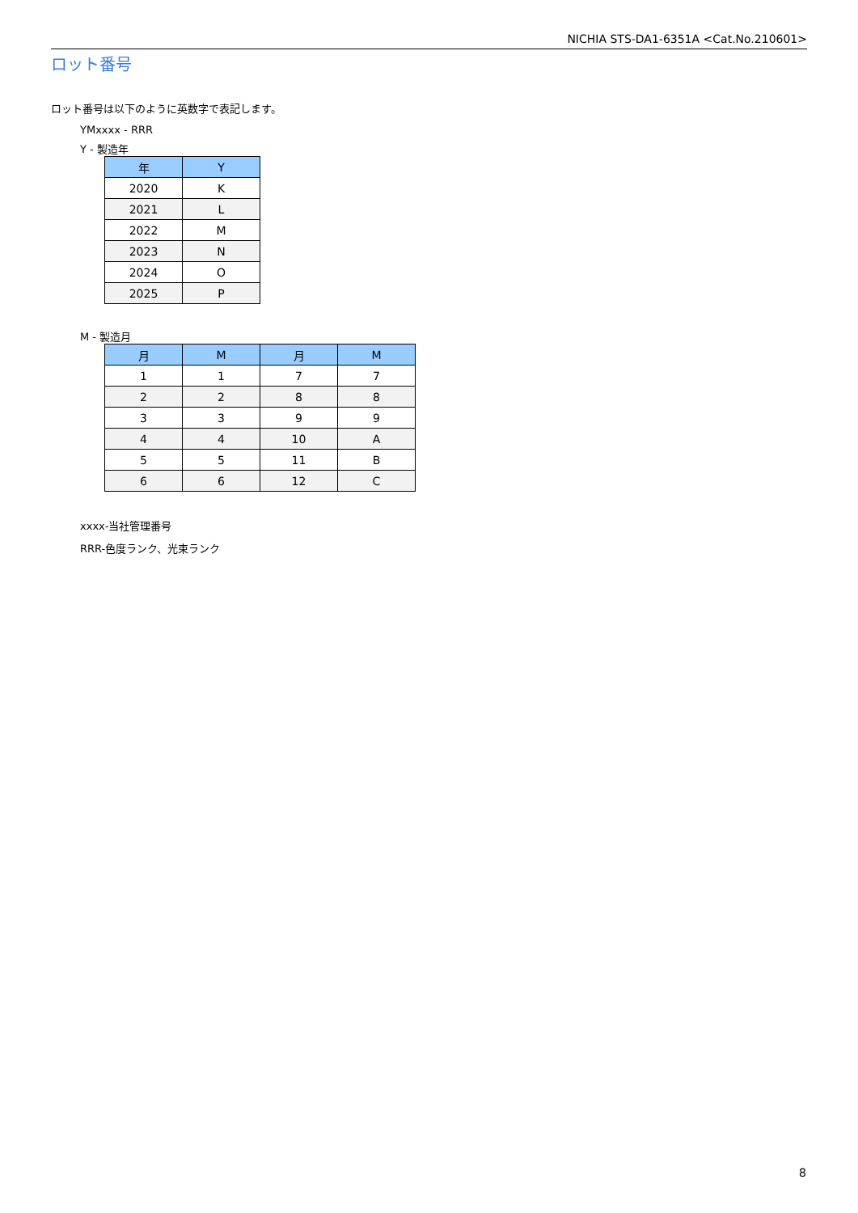NICHIA STS-DA1-6351A <Cat.No.210601>
ロット番号
ロット番号は以下のように英数字で表記します。
YMxxxx - RRR
Y - 製造年
| 年 | Y |
| --- | --- |
| 2020 | K |
| 2021 | L |
| 2022 | M |
| 2023 | N |
| 2024 | O |
| 2025 | P |
M - 製造月
| 月 | M | 月 | M |
| --- | --- | --- | --- |
| 1 | 1 | 7 | 7 |
| 2 | 2 | 8 | 8 |
| 3 | 3 | 9 | 9 |
| 4 | 4 | 10 | A |
| 5 | 5 | 11 | B |
| 6 | 6 | 12 | C |
xxxx-当社管理番号
RRR-色度ランク、光束ランク
8